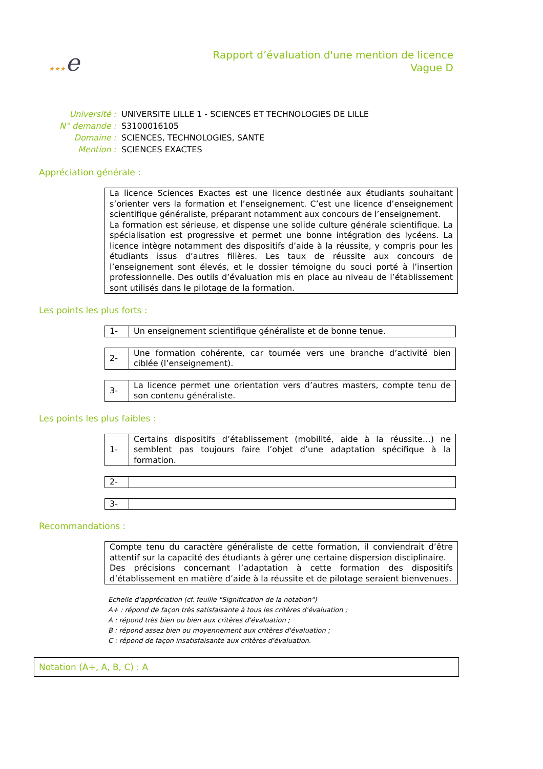★★★e
Rapport d’évaluation d'une mention de licence
Vague D
| Université : | UNIVERSITE LILLE 1 - SCIENCES ET TECHNOLOGIES DE LILLE |
| N° demande : | S3100016105 |
| Domaine : | SCIENCES, TECHNOLOGIES, SANTE |
| Mention : | SCIENCES EXACTES |
Appréciation générale :
La licence Sciences Exactes est une licence destinée aux étudiants souhaitant s’orienter vers la formation et l’enseignement. C’est une licence d’enseignement scientifique généraliste, préparant notamment aux concours de l’enseignement.
La formation est sérieuse, et dispense une solide culture générale scientifique. La spécialisation est progressive et permet une bonne intégration des lycéens. La licence intègre notamment des dispositifs d’aide à la réussite, y compris pour les étudiants issus d’autres filières. Les taux de réussite aux concours de l’enseignement sont élevés, et le dossier témoigne du souci porté à l’insertion professionnelle. Des outils d’évaluation mis en place au niveau de l’établissement sont utilisés dans le pilotage de la formation.
Les points les plus forts :
| 1- | Un enseignement scientifique généraliste et de bonne tenue. |
| 2- | Une formation cohérente, car tournée vers une branche d’activité bien ciblée (l’enseignement). |
| 3- | La licence permet une orientation vers d’autres masters, compte tenu de son contenu généraliste. |
Les points les plus faibles :
| 1- | Certains dispositifs d’établissement (mobilité, aide à la réussite…) ne semblent pas toujours faire l’objet d’une adaptation spécifique à la formation. |
| 2- | |
| 3- | |
Recommandations :
Compte tenu du caractère généraliste de cette formation, il conviendrait d’être attentif sur la capacité des étudiants à gérer une certaine dispersion disciplinaire.
Des précisions concernant l’adaptation à cette formation des dispositifs d’établissement en matière d’aide à la réussite et de pilotage seraient bienvenues.
Echelle d'appréciation (cf. feuille "Signification de la notation")
A+ : répond de façon très satisfaisante à tous les critères d'évaluation ;
A : répond très bien ou bien aux critères d'évaluation ;
B : répond assez bien ou moyennement aux critères d'évaluation ;
C : répond de façon insatisfaisante aux critères d'évaluation.
Notation (A+, A, B, C) : A